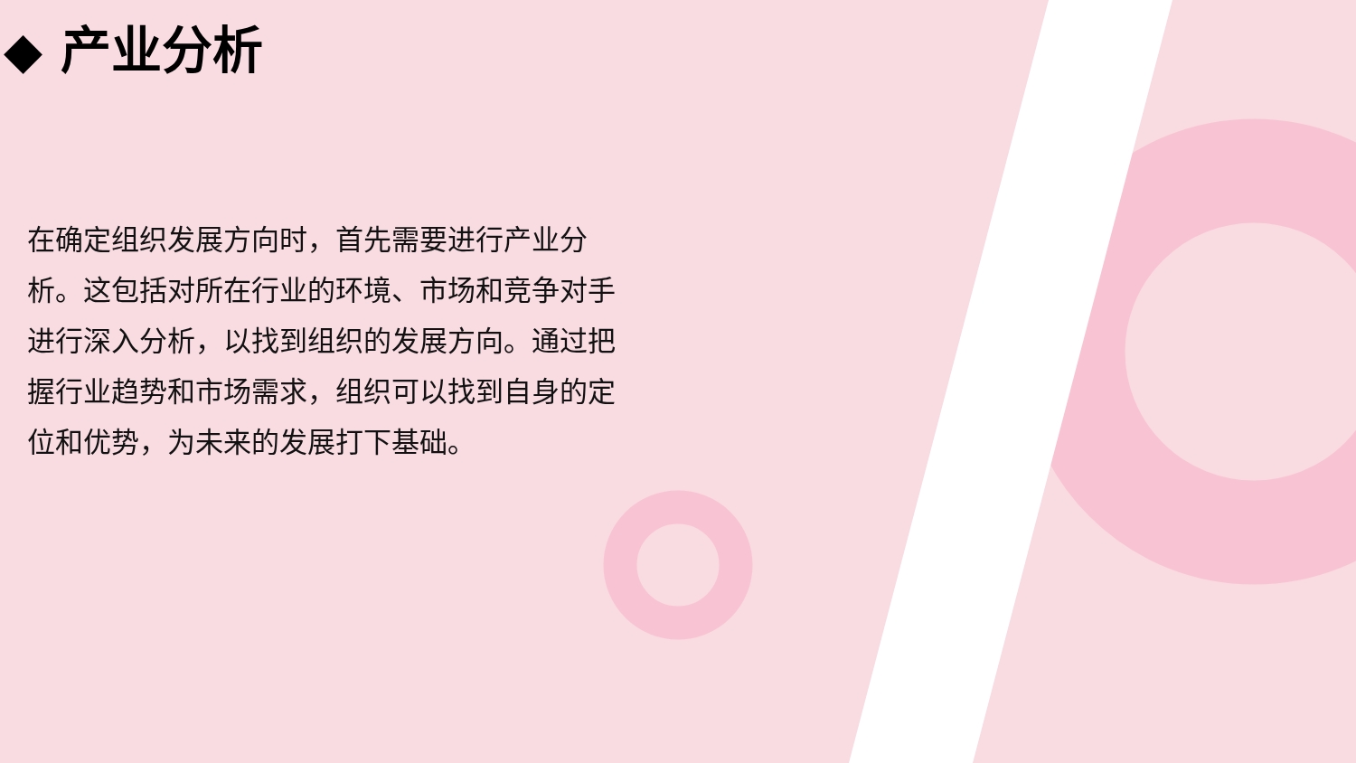◆ 产业分析
在确定组织发展方向时，首先需要进行产业分析。这包括对所在行业的环境、市场和竞争对手进行深入分析，以找到组织的发展方向。通过把握行业趋势和市场需求，组织可以找到自身的定位和优势，为未来的发展打下基础。